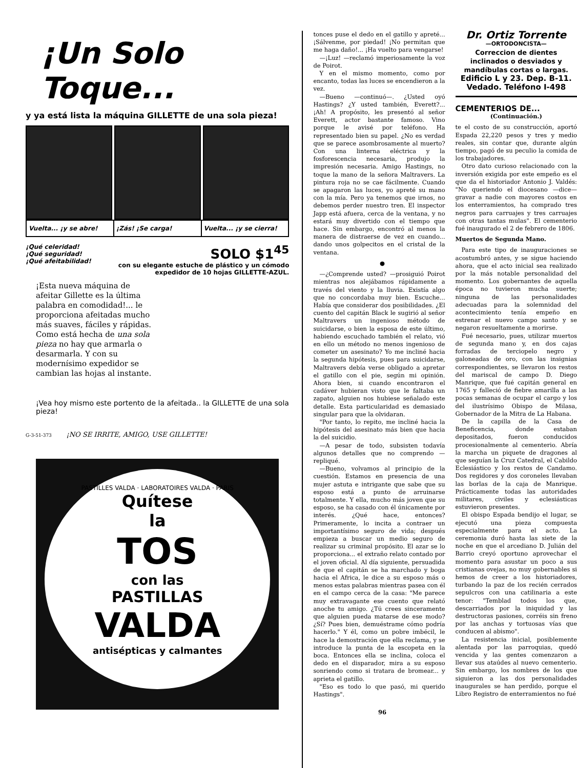¡Un Solo Toque...
y ya está lista la máquina GILLETTE de una sola pieza!
Vuelta... ¡y se abre! ¡Zás! ¡Se carga! Vuelta... ¡y se cierra!
¡Qué celeridad! ¡Qué seguridad!
¡Qué afeitabilidad!
SOLO $1<sup>45</sup>
con su elegante estuche de plástico y un cómodo expedidor de 10 hojas GILLETTE-AZUL.
¡Esta nueva máquina de afeitar Gillette es la última palabra en comodidad!... le proporciona afeitadas mucho más suaves, fáciles y rápidas. Como está hecha de una sola pieza no hay que armarla o desarmarla. Y con su modernísimo expedidor se cambian las hojas al instante.
¡Vea hoy mismo este portento de la afeitada.. la GILLETTE de una sola pieza!
G-3-51-373 ¡NO SE IRRITE, AMIGO, USE GILLETTE!
PASTILLES VALDA · LABORATOIRES VALDA · PARIS
Quítese
la
TOS
con las
PASTILLAS
VALDA
antisépticas y calmantes
tonces puse el dedo en el gatillo y apreté... ¡Sálvenme, por piedad! ¡No permitan que me haga daño!... ¡Ha vuelto para vengarse!
—¡Luz! —reclamó imperiosamente la voz de Poirot.
Y en el mismo momento, como por encanto, todas las luces se encendieron a la vez.
—Bueno —continuó—. ¿Usted oyó Hastings? ¿Y usted también, Everett?... ¡Ah! A propósito, les presentó al señor Everett, actor bastante famoso. Vino porque le avisé por teléfono. Ha representado bien su papel. ¿No es verdad que se parece asombrosamente al muerto? Con una linterna eléctrica y la fosforescencia necesaria, produjo la impresión necesaria. Amigo Hastings, no toque la mano de la señora Maltravers. La pintura roja no se cae fácilmente. Cuando se apagaron las luces, yo apreté su mano con la mía. Pero ya tenemos que irnos, no debemos perder nuestro tren. El inspector Japp está afuera, cerca de la ventana, y no estará muy divertido con el tiempo que hace. Sin embargo, encontró al menos la manera de distraerse de vez en cuando... dando unos golpecitos en el cristal de la ventana.
●
—¿Comprende usted? —prosiguió Poirot mientras nos alejábamos rápidamente a través del viento y la lluvia. Existía algo que no concordaba muy bien. Escuche... Había que considerar dos posibilidades. ¿El cuento del capitán Black le sugirió al señor Maltravers un ingenioso método de suicidarse, o bien la esposa de este último, habiendo escuchado también el relato, vió en ello un método no menos ingenioso de cometer un asesinato? Yo me incliné hacia la segunda hipótesis, pues para suicidarse, Maltravers debía verse obligado a apretar el gatillo con el pie, según mi opinión. Ahora bien, si cuando encontraron el cadáver hubieran visto que le faltaba un zapato, alguien nos hubiese señalado este detalle. Esta particularidad es demasiado singular para que la olvidaran.
"Por tanto, lo repito, me incliné hacia la hipótesis del asesinato más bien que hacia la del suicidio.
—A pesar de todo, subsisten todavía algunos detalles que no comprendo —repliqué.
—Bueno, volvamos al principio de la cuestión. Estamos en presencia de una mujer astuta e intrigante que sabe que su esposo está a punto de arruinarse totalmente. Y ella, mucho más joven que su esposo, se ha casado con él únicamente por interés. ¿Qué hace, entonces? Primeramente, lo incita a contraer un importantísimo seguro de vida; después empieza a buscar un medio seguro de realizar su criminal propósito. El azar se lo proporciona... el extraño relato contado por el joven oficial. Al día siguiente, persuadida de que el capitán se ha marchado y boga hacia el Africa, le dice a su esposo más o menos estas palabras mientras pasea con él en el campo cerca de la casa: "Me parece muy extravagante ese cuento que relató anoche tu amigo. ¿Tú crees sinceramente que alguien pueda matarse de ese modo? ¿Sí? Pues bien, demuéstrame cómo podría hacerlo." Y él, como un pobre imbécil, le hace la demostración que ella reclama, y se introduce la punta de la escopeta en la boca. Entonces ella se inclina, coloca el dedo en el disparador, mira a su esposo sonriendo como si tratara de bromear... y aprieta el gatillo.
"Eso es todo lo que pasó, mi querido Hastings".
96
Dr. Ortiz Torrente
—ORTODONCISTA—
Correccion de dientes inclinados o desviados y mandíbulas cortas o largas.
Edificio L y 23. Dep. B-11. Vedado. Teléfono I-498
CEMENTERIOS DE...
(Continuación.)
te el costo de su construcción, aportó Espada 22,220 pesos y tres y medio reales, sin contar que, durante algún tiempo, pagó de su peculio la comida de los trabajadores.
Otro dato curioso relacionado con la inversión exigida por este empeño es el que da el historiador Antonio J. Valdés: "No queriendo el diocesano —dice— gravar a nadie con mayores costos en los enterramientos, ha comprado tres negros para carruajes y tres carruajes con otras tantas mulas". El cementerio fué inaugurado el 2 de febrero de 1806.
Muertos de Segunda Mano.
Para este tipo de inauguraciones se acostumbró antes, y se sigue haciendo ahora, que el acto inicial sea realizado por la más notable personalidad del momento. Los gobernantes de aquella época no tuvieron mucha suerte; ninguna de las personalidades adecuadas para la solemnidad del acontecimiento tenía empeño en estrenar el nuevo campo santo y se negaron resueltamente a morirse.
Fué necesario, pues, utilizar muertos de segunda mano y, en dos cajas forradas de terciopelo negro y galoneadas de oro, con las insignias correspondientes, se llevaron los restos del mariscal de campo D. Diego Manrique, que fué capitán general en 1765 y falleció de fiebre amarilla a las pocas semanas de ocupar el cargo y los del ilustrísimo Obispo de Milasa, Gobernador de la Mitra de La Habana.
De la capilla de la Casa de Beneficencia, donde estaban depositados, fueron conducidos procesionalmente al cementerio. Abría la marcha un piquete de dragones al que seguían la Cruz Catedral, el Cabildo Eclesiástico y los restos de Candamo. Dos regidores y dos coroneles llevaban las borlas de la caja de Manrique. Prácticamente todas las autoridades militares, civiles y eclesiásticas estuvieron presentes.
El obispo Espada bendijo el lugar, se ejecutó una pieza compuesta especialmente para el acto. La ceremonia duró hasta las siete de la noche en que el arcediano D. Julián del Barrio creyó oportuno aprovechar el momento para asustar un poco a sus cristianas ovejas, no muy gobernables si hemos de creer a los historiadores, turbando la paz de los recién cerrados sepulcros con una catilinaria a este tenor: "Temblad todos los que, descarriados por la iniquidad y las destructoras pasiones, corréis sin freno por las anchas y tortuosas vías que conducen al abismo".
La resistencia inicial, posiblemente alentada por las parroquias, quedó vencida y las gentes comenzaron a llevar sus ataúdes al nuevo cementerio. Sin embargo, los nombres de los que siguieron a las dos personalidades inaugurales se han perdido, porque el Libro Registro de enterramientos no fué